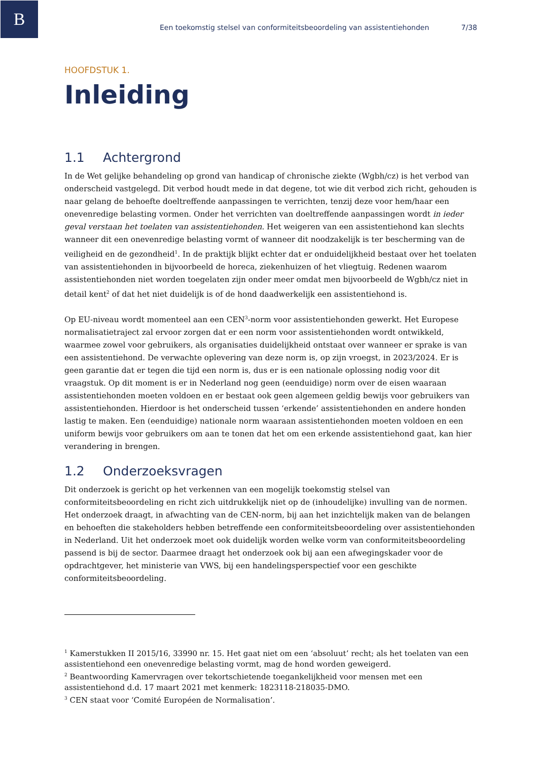B
Een toekomstig stelsel van conformiteitsbeoordeling van assistentiehonden 7/38
HOOFDSTUK 1.
Inleiding
1.1 Achtergrond
In de Wet gelijke behandeling op grond van handicap of chronische ziekte (Wgbh/cz) is het verbod van onderscheid vastgelegd. Dit verbod houdt mede in dat degene, tot wie dit verbod zich richt, gehouden is naar gelang de behoefte doeltreffende aanpassingen te verrichten, tenzij deze voor hem/haar een onevenredige belasting vormen. Onder het verrichten van doeltreffende aanpassingen wordt in ieder geval verstaan het toelaten van assistentiehonden. Het weigeren van een assistentiehond kan slechts wanneer dit een onevenredige belasting vormt of wanneer dit noodzakelijk is ter bescherming van de veiligheid en de gezondheid<sup>1</sup>. In de praktijk blijkt echter dat er onduidelijkheid bestaat over het toelaten van assistentiehonden in bijvoorbeeld de horeca, ziekenhuizen of het vliegtuig. Redenen waarom assistentiehonden niet worden toegelaten zijn onder meer omdat men bijvoorbeeld de Wgbh/cz niet in detail kent<sup>2</sup> of dat het niet duidelijk is of de hond daadwerkelijk een assistentiehond is.
Op EU-niveau wordt momenteel aan een CEN<sup>3</sup>-norm voor assistentiehonden gewerkt. Het Europese normalisatietraject zal ervoor zorgen dat er een norm voor assistentiehonden wordt ontwikkeld, waarmee zowel voor gebruikers, als organisaties duidelijkheid ontstaat over wanneer er sprake is van een assistentiehond. De verwachte oplevering van deze norm is, op zijn vroegst, in 2023/2024. Er is geen garantie dat er tegen die tijd een norm is, dus er is een nationale oplossing nodig voor dit vraagstuk. Op dit moment is er in Nederland nog geen (eenduidige) norm over de eisen waaraan assistentiehonden moeten voldoen en er bestaat ook geen algemeen geldig bewijs voor gebruikers van assistentiehonden. Hierdoor is het onderscheid tussen ‘erkende’ assistentiehonden en andere honden lastig te maken. Een (eenduidige) nationale norm waaraan assistentiehonden moeten voldoen en een uniform bewijs voor gebruikers om aan te tonen dat het om een erkende assistentiehond gaat, kan hier verandering in brengen.
1.2 Onderzoeksvragen
Dit onderzoek is gericht op het verkennen van een mogelijk toekomstig stelsel van conformiteitsbeoordeling en richt zich uitdrukkelijk niet op de (inhoudelijke) invulling van de normen. Het onderzoek draagt, in afwachting van de CEN-norm, bij aan het inzichtelijk maken van de belangen en behoeften die stakeholders hebben betreffende een conformiteitsbeoordeling over assistentiehonden in Nederland. Uit het onderzoek moet ook duidelijk worden welke vorm van conformiteitsbeoordeling passend is bij de sector. Daarmee draagt het onderzoek ook bij aan een afwegingskader voor de opdrachtgever, het ministerie van VWS, bij een handelingsperspectief voor een geschikte conformiteitsbeoordeling.
<sup>1</sup> Kamerstukken II 2015/16, 33990 nr. 15. Het gaat niet om een ‘absoluut’ recht; als het toelaten van een assistentiehond een onevenredige belasting vormt, mag de hond worden geweigerd.
<sup>2</sup> Beantwoording Kamervragen over tekortschietende toegankelijkheid voor mensen met een assistentiehond d.d. 17 maart 2021 met kenmerk: 1823118-218035-DMO.
<sup>3</sup> CEN staat voor ‘Comité Européen de Normalisation’.